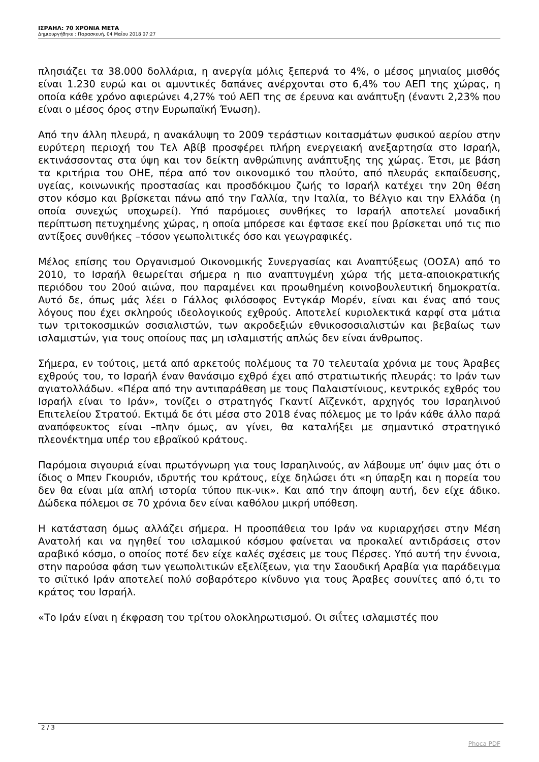ΙΣΡΑΗΛ: 70 ΧΡΟΝΙΑ ΜΕΤΑ
Δημιουργήθηκε : Παρασκευή, 04 Μαΐου 2018 07:27
πλησιάζει τα 38.000 δολλάρια, η ανεργία μόλις ξεπερνά το 4%, ο μέσος μηνιαίος μισθός είναι 1.230 ευρώ και οι αμυντικές δαπάνες ανέρχονται στο 6,4% του ΑΕΠ της χώρας, η οποία κάθε χρόνο αφιερώνει 4,27% τού ΑΕΠ της σε έρευνα και ανάπτυξη (έναντι 2,23% που είναι ο μέσος όρος στην Ευρωπαϊκή Ένωση).
Από την άλλη πλευρά, η ανακάλυψη το 2009 τεράστιων κοιτασμάτων φυσικού αερίου στην ευρύτερη περιοχή του Τελ Αβίβ προσφέρει πλήρη ενεργειακή ανεξαρτησία στο Ισραήλ, εκτινάσσοντας στα ύψη και τον δείκτη ανθρώπινης ανάπτυξης της χώρας. Έτσι, με βάση τα κριτήρια του ΟΗΕ, πέρα από τον οικονομικό του πλούτο, από πλευράς εκπαίδευσης, υγείας, κοινωνικής προστασίας και προσδόκιμου ζωής το Ισραήλ κατέχει την 20η θέση στον κόσμο και βρίσκεται πάνω από την Γαλλία, την Ιταλία, το Βέλγιο και την Ελλάδα (η οποία συνεχώς υποχωρεί). Υπό παρόμοιες συνθήκες το Ισραήλ αποτελεί μοναδική περίπτωση πετυχημένης χώρας, η οποία μπόρεσε και έφτασε εκεί που βρίσκεται υπό τις πιο αντίξοες συνθήκες –τόσον γεωπολιτικές όσο και γεωγραφικές.
Μέλος επίσης του Οργανισμού Οικονομικής Συνεργασίας και Αναπτύξεως (ΟΟΣΑ) από το 2010, το Ισραήλ θεωρείται σήμερα η πιο αναπτυγμένη χώρα τής μετα-αποιοκρατικής περιόδου του 20ού αιώνα, που παραμένει και προωθημένη κοινοβουλευτική δημοκρατία. Αυτό δε, όπως μάς λέει ο Γάλλος φιλόσοφος Εντγκάρ Μορέν, είναι και ένας από τους λόγους που έχει σκληρούς ιδεολογικούς εχθρούς. Αποτελεί κυριολεκτικά καρφί στα μάτια των τριτοκοσμικών σοσιαλιστών, των ακροδεξιών εθνικοσοσιαλιστών και βεβαίως των ισλαμιστών, για τους οποίους πας μη ισλαμιστής απλώς δεν είναι άνθρωπος.
Σήμερα, εν τούτοις, μετά από αρκετούς πολέμους τα 70 τελευταία χρόνια με τους Άραβες εχθρούς του, το Ισραήλ έναν θανάσιμο εχθρό έχει από στρατιωτικής πλευράς: το Ιράν των αγιατολλάδων. «Πέρα από την αντιπαράθεση με τους Παλαιστίνιους, κεντρικός εχθρός του Ισραήλ είναι το Ιράν», τονίζει ο στρατηγός Γκαντί Αϊζενκότ, αρχηγός του Ισραηλινού Επιτελείου Στρατού. Εκτιμά δε ότι μέσα στο 2018 ένας πόλεμος με το Ιράν κάθε άλλο παρά αναπόφευκτος είναι –πλην όμως, αν γίνει, θα καταλήξει με σημαντικό στρατηγικό πλεονέκτημα υπέρ του εβραϊκού κράτους.
Παρόμοια σιγουριά είναι πρωτόγνωρη για τους Ισραηλινούς, αν λάβουμε υπ’ όψιν μας ότι ο ίδιος ο Μπεν Γκουριόν, ιδρυτής του κράτους, είχε δηλώσει ότι «η ύπαρξη και η πορεία του δεν θα είναι μία απλή ιστορία τύπου πικ-νικ». Και από την άποψη αυτή, δεν είχε άδικο. Δώδεκα πόλεμοι σε 70 χρόνια δεν είναι καθόλου μικρή υπόθεση.
Η κατάσταση όμως αλλάζει σήμερα. Η προσπάθεια του Ιράν να κυριαρχήσει στην Μέση Ανατολή και να ηγηθεί του ισλαμικού κόσμου φαίνεται να προκαλεί αντιδράσεις στον αραβικό κόσμο, ο οποίος ποτέ δεν είχε καλές σχέσεις με τους Πέρσες. Υπό αυτή την έννοια, στην παρούσα φάση των γεωπολιτικών εξελίξεων, για την Σαουδική Αραβία για παράδειγμα το σιϊτικό Ιράν αποτελεί πολύ σοβαρότερο κίνδυνο για τους Άραβες σουνίτες από ό,τι το κράτος του Ισραήλ.
«Το Ιράν είναι η έκφραση του τρίτου ολοκληρωτισμού. Οι σιΐτες ισλαμιστές που
2 / 3
Phoca PDF